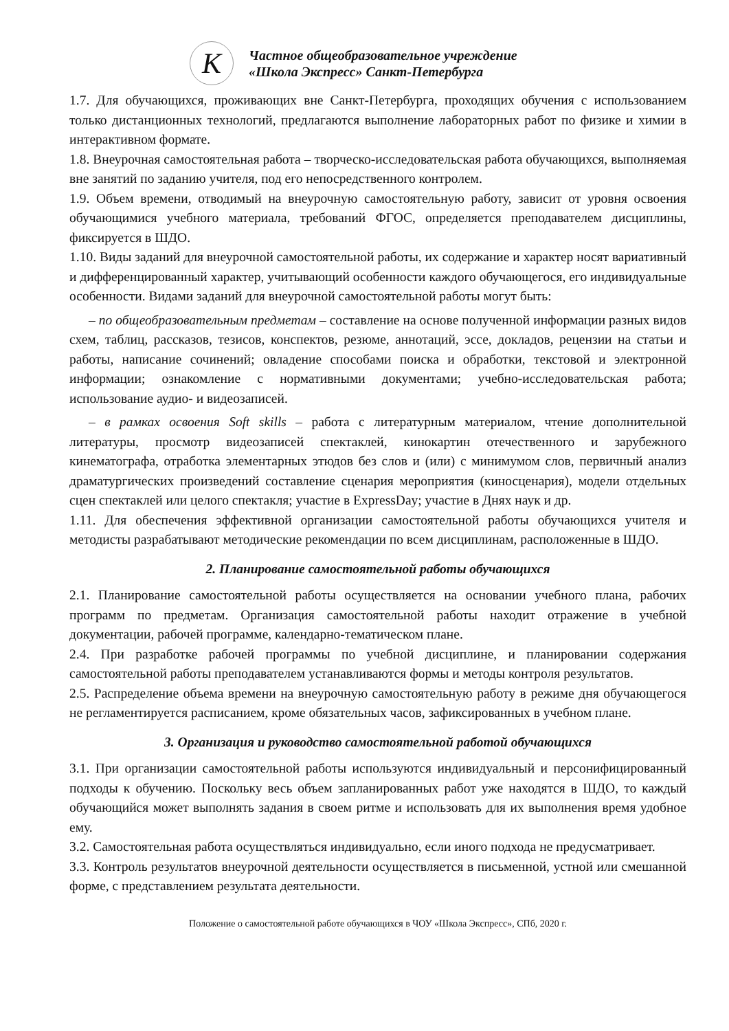К
Частное общеобразовательное учреждение
«Школа Экспресс» Санкт-Петербурга
1.7. Для обучающихся, проживающих вне Санкт-Петербурга, проходящих обучения с использованием только дистанционных технологий, предлагаются выполнение лабораторных работ по физике и химии в интерактивном формате.
1.8. Внеурочная самостоятельная работа – творческо-исследовательская работа обучающихся, выполняемая вне занятий по заданию учителя, под его непосредственного контролем.
1.9. Объем времени, отводимый на внеурочную самостоятельную работу, зависит от уровня освоения обучающимися учебного материала, требований ФГОС, определяется преподавателем дисциплины, фиксируется в ШДО.
1.10. Виды заданий для внеурочной самостоятельной работы, их содержание и характер носят вариативный и дифференцированный характер, учитывающий особенности каждого обучающегося, его индивидуальные особенности. Видами заданий для внеурочной самостоятельной работы могут быть:
– по общеобразовательным предметам – составление на основе полученной информации разных видов схем, таблиц, рассказов, тезисов, конспектов, резюме, аннотаций, эссе, докладов, рецензии на статьи и работы, написание сочинений; овладение способами поиска и обработки, текстовой и электронной информации; ознакомление с нормативными документами; учебно-исследовательская работа; использование аудио- и видеозаписей.
– в рамках освоения Soft skills – работа с литературным материалом, чтение дополнительной литературы, просмотр видеозаписей спектаклей, кинокартин отечественного и зарубежного кинематографа, отработка элементарных этюдов без слов и (или) с минимумом слов, первичный анализ драматургических произведений составление сценария мероприятия (киносценария), модели отдельных сцен спектаклей или целого спектакля; участие в ExpressDay; участие в Днях наук и др.
1.11. Для обеспечения эффективной организации самостоятельной работы обучающихся учителя и методисты разрабатывают методические рекомендации по всем дисциплинам, расположенные в ШДО.
2. Планирование самостоятельной работы обучающихся
2.1. Планирование самостоятельной работы осуществляется на основании учебного плана, рабочих программ по предметам. Организация самостоятельной работы находит отражение в учебной документации, рабочей программе, календарно-тематическом плане.
2.4. При разработке рабочей программы по учебной дисциплине, и планировании содержания самостоятельной работы преподавателем устанавливаются формы и методы контроля результатов.
2.5. Распределение объема времени на внеурочную самостоятельную работу в режиме дня обучающегося не регламентируется расписанием, кроме обязательных часов, зафиксированных в учебном плане.
3. Организация и руководство самостоятельной работой обучающихся
3.1. При организации самостоятельной работы используются индивидуальный и персонифицированный подходы к обучению. Поскольку весь объем запланированных работ уже находятся в ШДО, то каждый обучающийся может выполнять задания в своем ритме и использовать для их выполнения время удобное ему.
3.2. Самостоятельная работа осуществляться индивидуально, если иного подхода не предусматривает.
3.3. Контроль результатов внеурочной деятельности осуществляется в письменной, устной или смешанной форме, с представлением результата деятельности.
Положение о самостоятельной работе обучающихся в ЧОУ «Школа Экспресс», СПб, 2020 г.